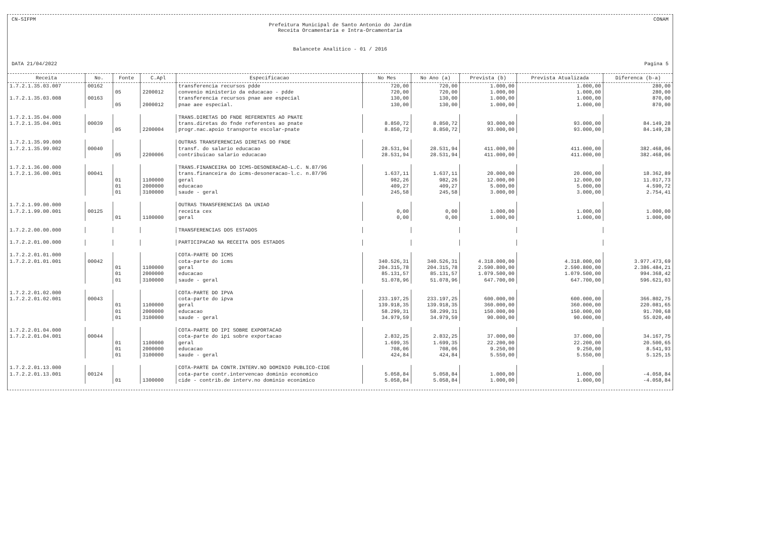CN-SIFPM CONAM
Prefeitura Municipal de Santo Antonio do Jardim
Receita Orcamentaria e Intra-Orcamentaria
Balancete Analitico - 01 / 2016
DATA 21/04/2022 Pagina 5
| Receita | No. | Fonte | C.Apl | Especificacao | No Mes | No Ano (a) | Prevista (b) | Prevista Atualizada | Diferenca (b-a) |
| --- | --- | --- | --- | --- | --- | --- | --- | --- | --- |
| 1.7.2.1.35.03.007 | 00162 | | | transferencia recursos pdde | 720,00 | 720,00 | 1.000,00 | 1.000,00 | 280,00 |
| | | 05 | 2200012 | convenio ministerio da educacao - pdde | 720,00 | 720,00 | 1.000,00 | 1.000,00 | 280,00 |
| 1.7.2.1.35.03.008 | 00163 | | | transferencia recursos pnae aee especial | 130,00 | 130,00 | 1.000,00 | 1.000,00 | 870,00 |
| | | 05 | 2000012 | pnae aee especial. | 130,00 | 130,00 | 1.000,00 | 1.000,00 | 870,00 |
| 1.7.2.1.35.04.000 | | | | TRANS.DIRETAS DO FNDE REFERENTES AO PNATE | | | | | |
| 1.7.2.1.35.04.001 | 00039 | | | trans.diretas do fnde referentes ao pnate | 8.850,72 | 8.850,72 | 93.000,00 | 93.000,00 | 84.149,28 |
| | | 05 | 2200004 | progr.nac.apoio transporte escolar-pnate | 8.850,72 | 8.850,72 | 93.000,00 | 93.000,00 | 84.149,28 |
| 1.7.2.1.35.99.000 | | | | OUTRAS TRANSFERENCIAS DIRETAS DO FNDE | | | | | |
| 1.7.2.1.35.99.002 | 00040 | | | transf. do salario educacao | 28.531,94 | 28.531,94 | 411.000,00 | 411.000,00 | 382.468,06 |
| | | 05 | 2200006 | contribuicao salario educacao | 28.531,94 | 28.531,94 | 411.000,00 | 411.000,00 | 382.468,06 |
| 1.7.2.1.36.00.000 | | | | TRANS.FINANCEIRA DO ICMS-DESONERACAO-L.C. N.87/96 | | | | | |
| 1.7.2.1.36.00.001 | 00041 | | | trans.financeira do icms-desoneracao-l.c. n.87/96 | 1.637,11 | 1.637,11 | 20.000,00 | 20.000,00 | 18.362,89 |
| | | 01 | 1100000 | geral | 982,26 | 982,26 | 12.000,00 | 12.000,00 | 11.017,73 |
| | | 01 | 2000000 | educacao | 409,27 | 409,27 | 5.000,00 | 5.000,00 | 4.590,72 |
| | | 01 | 3100000 | saude - geral | 245,58 | 245,58 | 3.000,00 | 3.000,00 | 2.754,41 |
| 1.7.2.1.99.00.000 | | | | OUTRAS TRANSFERENCIAS DA UNIAO | | | | | |
| 1.7.2.1.99.00.001 | 00125 | | | receita cex | 0,00 | 0,00 | 1.000,00 | 1.000,00 | 1.000,00 |
| | | 01 | 1100000 | geral | 0,00 | 0,00 | 1.000,00 | 1.000,00 | 1.000,00 |
| 1.7.2.2.00.00.000 | | | | TRANSFERENCIAS DOS ESTADOS | | | | | |
| 1.7.2.2.01.00.000 | | | | PARTICIPACAO NA RECEITA DOS ESTADOS | | | | | |
| 1.7.2.2.01.01.000 | | | | COTA-PARTE DO ICMS | | | | | |
| 1.7.2.2.01.01.001 | 00042 | | | cota-parte do icms | 340.526,31 | 340.526,31 | 4.318.000,00 | 4.318.000,00 | 3.977.473,69 |
| | | 01 | 1100000 | geral | 204.315,78 | 204.315,78 | 2.590.800,00 | 2.590.800,00 | 2.386.484,21 |
| | | 01 | 2000000 | educacao | 85.131,57 | 85.131,57 | 1.079.500,00 | 1.079.500,00 | 994.368,42 |
| | | 01 | 3100000 | saude - geral | 51.078,96 | 51.078,96 | 647.700,00 | 647.700,00 | 596.621,03 |
| 1.7.2.2.01.02.000 | | | | COTA-PARTE DO IPVA | | | | | |
| 1.7.2.2.01.02.001 | 00043 | | | cota-parte do ipva | 233.197,25 | 233.197,25 | 600.000,00 | 600.000,00 | 366.802,75 |
| | | 01 | 1100000 | geral | 139.918,35 | 139.918,35 | 360.000,00 | 360.000,00 | 220.081,65 |
| | | 01 | 2000000 | educacao | 58.299,31 | 58.299,31 | 150.000,00 | 150.000,00 | 91.700,68 |
| | | 01 | 3100000 | saude - geral | 34.979,59 | 34.979,59 | 90.000,00 | 90.000,00 | 55.020,40 |
| 1.7.2.2.01.04.000 | | | | COTA-PARTE DO IPI SOBRE EXPORTACAO | | | | | |
| 1.7.2.2.01.04.001 | 00044 | | | cota-parte do ipi sobre exportacao | 2.832,25 | 2.832,25 | 37.000,00 | 37.000,00 | 34.167,75 |
| | | 01 | 1100000 | geral | 1.699,35 | 1.699,35 | 22.200,00 | 22.200,00 | 20.500,65 |
| | | 01 | 2000000 | educacao | 708,06 | 708,06 | 9.250,00 | 9.250,00 | 8.541,93 |
| | | 01 | 3100000 | saude - geral | 424,84 | 424,84 | 5.550,00 | 5.550,00 | 5.125,15 |
| 1.7.2.2.01.13.000 | | | | COTA-PARTE DA CONTR.INTERV.NO DOMINIO PUBLICO-CIDE | | | | | |
| 1.7.2.2.01.13.001 | 00124 | | | cota-parte contr.intervencao dominio economico | 5.058,84 | 5.058,84 | 1.000,00 | 1.000,00 | -4.058,84 |
| | | 01 | 1300000 | cide - contrib.de interv.no dominio econimico | 5.058,84 | 5.058,84 | 1.000,00 | 1.000,00 | -4.058,84 |